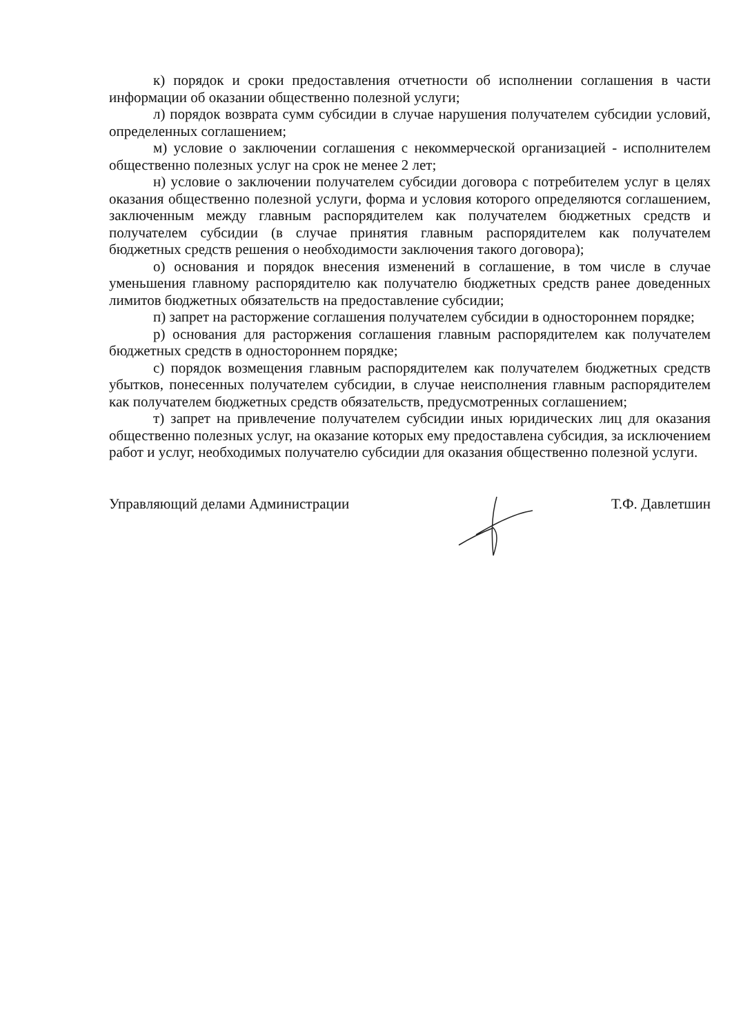к) порядок и сроки предоставления отчетности об исполнении соглашения в части информации об оказании общественно полезной услуги;
л) порядок возврата сумм субсидии в случае нарушения получателем субсидии условий, определенных соглашением;
м) условие о заключении соглашения с некоммерческой организацией - исполнителем общественно полезных услуг на срок не менее 2 лет;
н) условие о заключении получателем субсидии договора с потребителем услуг в целях оказания общественно полезной услуги, форма и условия которого определяются соглашением, заключенным между главным распорядителем как получателем бюджетных средств и получателем субсидии (в случае принятия главным распорядителем как получателем бюджетных средств решения о необходимости заключения такого договора);
о) основания и порядок внесения изменений в соглашение, в том числе в случае уменьшения главному распорядителю как получателю бюджетных средств ранее доведенных лимитов бюджетных обязательств на предоставление субсидии;
п) запрет на расторжение соглашения получателем субсидии в одностороннем порядке;
р) основания для расторжения соглашения главным распорядителем как получателем бюджетных средств в одностороннем порядке;
с) порядок возмещения главным распорядителем как получателем бюджетных средств убытков, понесенных получателем субсидии, в случае неисполнения главным распорядителем как получателем бюджетных средств обязательств, предусмотренных соглашением;
т) запрет на привлечение получателем субсидии иных юридических лиц для оказания общественно полезных услуг, на оказание которых ему предоставлена субсидия, за исключением работ и услуг, необходимых получателю субсидии для оказания общественно полезной услуги.
Управляющий делами Администрации Т.Ф. Давлетшин